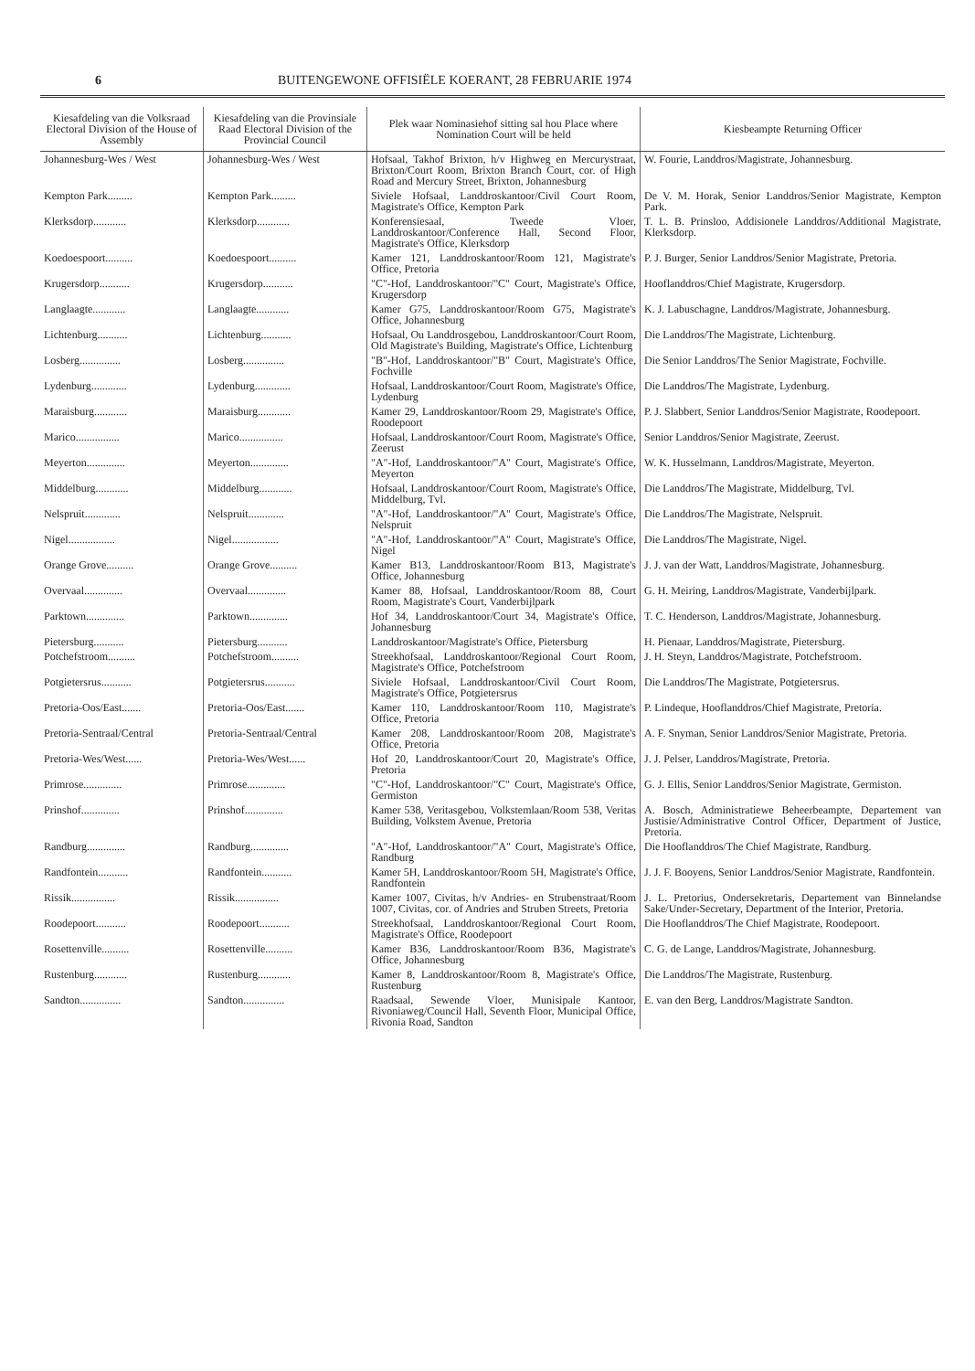6 BUITENGEWONE OFFISIËLE KOERANT, 28 FEBRUARIE 1974
| Kiesafdeling van die Volksraad Electoral Division of the House of Assembly | Kiesafdeling van die Provinsiale Raad Electoral Division of the Provincial Council | Plek waar Nominasiehof sitting sal hou Place where Nomination Court will be held | Kiesbeampte Returning Officer |
| --- | --- | --- | --- |
| Johannesburg-Wes / West | Johannesburg-Wes / West | Hofsaal, Takhof Brixton, h/v Highweg en Mercurystraat, Brixton/Court Room, Brixton Branch Court, cor. of High Road and Mercury Street, Brixton, Johannesburg | W. Fourie, Landdros/Magistrate, Johannesburg. |
| Kempton Park......... | Kempton Park......... | Siviele Hofsaal, Landdroskantoor/Civil Court Room, Magistrate's Office, Kempton Park | De V. M. Horak, Senior Landdros/Senior Magistrate, Kempton Park. |
| Klerksdorp............ | Klerksdorp............ | Konferensiesaal, Tweede Vloer, Landdroskantoor/Conference Hall, Second Floor, Magistrate's Office, Klerksdorp | T. L. B. Prinsloo, Addisionele Landdros/Additional Magistrate, Klerksdorp. |
| Koedoespoort.......... | Koedoespoort.......... | Kamer 121, Landdroskantoor/Room 121, Magistrate's Office, Pretoria | P. J. Burger, Senior Landdros/Senior Magistrate, Pretoria. |
| Krugersdorp........... | Krugersdorp........... | "C"-Hof, Landdroskantoor/"C" Court, Magistrate's Office, Krugersdorp | Hooflanddros/Chief Magistrate, Krugersdorp. |
| Langlaagte............ | Langlaagte............ | Kamer G75, Landdroskantoor/Room G75, Magistrate's Office, Johannesburg | K. J. Labuschagne, Landdros/Magistrate, Johannesburg. |
| Lichtenburg........... | Lichtenburg........... | Hofsaal, Ou Landdrosgebou, Landdroskantoor/Court Room, Old Magistrate's Building, Magistrate's Office, Lichtenburg | Die Landdros/The Magistrate, Lichtenburg. |
| Losberg............... | Losberg............... | "B"-Hof, Landdroskantoor/"B" Court, Magistrate's Office, Fochville | Die Senior Landdros/The Senior Magistrate, Fochville. |
| Lydenburg............. | Lydenburg............. | Hofsaal, Landdroskantoor/Court Room, Magistrate's Office, Lydenburg | Die Landdros/The Magistrate, Lydenburg. |
| Maraisburg............ | Maraisburg............ | Kamer 29, Landdroskantoor/Room 29, Magistrate's Office, Roodepoort | P. J. Slabbert, Senior Landdros/Senior Magistrate, Roodepoort. |
| Marico................ | Marico................ | Hofsaal, Landdroskantoor/Court Room, Magistrate's Office, Zeerust | Senior Landdros/Senior Magistrate, Zeerust. |
| Meyerton.............. | Meyerton.............. | "A"-Hof, Landdroskantoor/"A" Court, Magistrate's Office, Meyerton | W. K. Husselmann, Landdros/Magistrate, Meyerton. |
| Middelburg............ | Middelburg............ | Hofsaal, Landdroskantoor/Court Room, Magistrate's Office, Middelburg, Tvl. | Die Landdros/The Magistrate, Middelburg, Tvl. |
| Nelspruit............. | Nelspruit............. | "A"-Hof, Landdroskantoor/"A" Court, Magistrate's Office, Nelspruit | Die Landdros/The Magistrate, Nelspruit. |
| Nigel................. | Nigel................. | "A"-Hof, Landdroskantoor/"A" Court, Magistrate's Office, Nigel | Die Landdros/The Magistrate, Nigel. |
| Orange Grove.......... | Orange Grove.......... | Kamer B13, Landdroskantoor/Room B13, Magistrate's Office, Johannesburg | J. J. van der Watt, Landdros/Magistrate, Johannesburg. |
| Overvaal.............. | Overvaal.............. | Kamer 88, Hofsaal, Landdroskantoor/Room 88, Court Room, Magistrate's Court, Vanderbijlpark | G. H. Meiring, Landdros/Magistrate, Vanderbijlpark. |
| Parktown.............. | Parktown.............. | Hof 34, Landdroskantoor/Court 34, Magistrate's Office, Johannesburg | T. C. Henderson, Landdros/Magistrate, Johannesburg. |
| Pietersburg........... | Pietersburg........... | Landdroskantoor/Magistrate's Office, Pietersburg | H. Pienaar, Landdros/Magistrate, Pietersburg. |
| Potchefstroom.......... | Potchefstroom.......... | Streekhofsaal, Landdroskantoor/Regional Court Room, Magistrate's Office, Potchefstroom | J. H. Steyn, Landdros/Magistrate, Potchefstroom. |
| Potgietersrus........... | Potgietersrus........... | Siviele Hofsaal, Landdroskantoor/Civil Court Room, Magistrate's Office, Potgietersrus | Die Landdros/The Magistrate, Potgietersrus. |
| Pretoria-Oos/East....... | Pretoria-Oos/East....... | Kamer 110, Landdroskantoor/Room 110, Magistrate's Office, Pretoria | P. Lindeque, Hooflanddros/Chief Magistrate, Pretoria. |
| Pretoria-Sentraal/Central | Pretoria-Sentraal/Central | Kamer 208, Landdroskantoor/Room 208, Magistrate's Office, Pretoria | A. F. Snyman, Senior Landdros/Senior Magistrate, Pretoria. |
| Pretoria-Wes/West...... | Pretoria-Wes/West...... | Hof 20, Landdroskantoor/Court 20, Magistrate's Office, Pretoria | J. J. Pelser, Landdros/Magistrate, Pretoria. |
| Primrose.............. | Primrose.............. | "C"-Hof, Landdroskantoor/"C" Court, Magistrate's Office, Germiston | G. J. Ellis, Senior Landdros/Senior Magistrate, Germiston. |
| Prinshof.............. | Prinshof.............. | Kamer 538, Veritasgebou, Volkstemlaan/Room 538, Veritas Building, Volkstem Avenue, Pretoria | A. Bosch, Administratiewe Beheerbeampte, Departement van Justisie/Administrative Control Officer, Department of Justice, Pretoria. |
| Randburg.............. | Randburg.............. | "A"-Hof, Landdroskantoor/"A" Court, Magistrate's Office, Randburg | Die Hooflanddros/The Chief Magistrate, Randburg. |
| Randfontein........... | Randfontein........... | Kamer 5H, Landdroskantoor/Room 5H, Magistrate's Office, Randfontein | J. J. F. Booyens, Senior Landdros/Senior Magistrate, Randfontein. |
| Rissik................ | Rissik................ | Kamer 1007, Civitas, h/v Andries- en Strubenstraat/Room 1007, Civitas, cor. of Andries and Struben Streets, Pretoria | J. L. Pretorius, Ondersekretaris, Departement van Binnelandse Sake/Under-Secretary, Department of the Interior, Pretoria. |
| Roodepoort........... | Roodepoort........... | Streekhofsaal, Landdroskantoor/Regional Court Room, Magistrate's Office, Roodepoort | Die Hooflanddros/The Chief Magistrate, Roodepoort. |
| Rosettenville.......... | Rosettenville.......... | Kamer B36, Landdroskantoor/Room B36, Magistrate's Office, Johannesburg | C. G. de Lange, Landdros/Magistrate, Johannesburg. |
| Rustenburg............ | Rustenburg............ | Kamer 8, Landdroskantoor/Room 8, Magistrate's Office, Rustenburg | Die Landdros/The Magistrate, Rustenburg. |
| Sandton............... | Sandton............... | Raadsaal, Sewende Vloer, Munisipale Kantoor, Rivoniaweg/Council Hall, Seventh Floor, Municipal Office, Rivonia Road, Sandton | E. van den Berg, Landdros/Magistrate Sandton. |